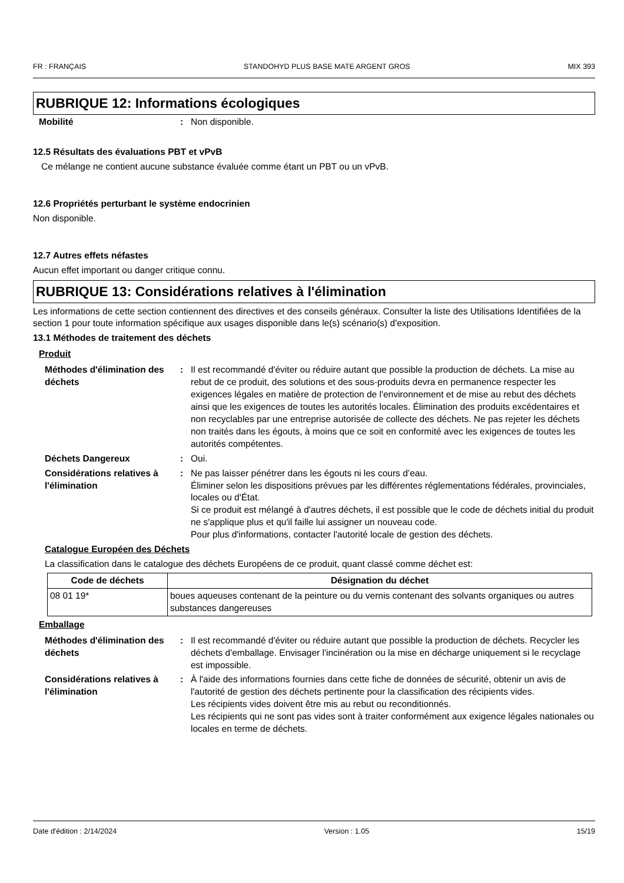FR : FRANÇAIS STANDOHYD PLUS BASE MATE ARGENT GROS MIX 393
RUBRIQUE 12: Informations écologiques
Mobilité : Non disponible.
12.5 Résultats des évaluations PBT et vPvB
Ce mélange ne contient aucune substance évaluée comme étant un PBT ou un vPvB.
12.6 Propriétés perturbant le système endocrinien
Non disponible.
12.7 Autres effets néfastes
Aucun effet important ou danger critique connu.
RUBRIQUE 13: Considérations relatives à l'élimination
Les informations de cette section contiennent des directives et des conseils généraux. Consulter la liste des Utilisations Identifiées de la section 1 pour toute information spécifique aux usages disponible dans le(s) scénario(s) d'exposition.
13.1 Méthodes de traitement des déchets
Produit
Méthodes d'élimination des déchets
: Il est recommandé d'éviter ou réduire autant que possible la production de déchets. La mise au rebut de ce produit, des solutions et des sous-produits devra en permanence respecter les exigences légales en matière de protection de l'environnement et de mise au rebut des déchets ainsi que les exigences de toutes les autorités locales. Élimination des produits excédentaires et non recyclables par une entreprise autorisée de collecte des déchets. Ne pas rejeter les déchets non traités dans les égouts, à moins que ce soit en conformité avec les exigences de toutes les autorités compétentes.
Déchets Dangereux : Oui.
Considérations relatives à l'élimination
: Ne pas laisser pénétrer dans les égouts ni les cours d’eau.
Éliminer selon les dispositions prévues par les différentes réglementations fédérales, provinciales, locales ou d'État.
Si ce produit est mélangé à d'autres déchets, il est possible que le code de déchets initial du produit ne s'applique plus et qu'il faille lui assigner un nouveau code.
Pour plus d'informations, contacter l'autorité locale de gestion des déchets.
Catalogue Européen des Déchets
La classification dans le catalogue des déchets Européens de ce produit, quant classé comme déchet est:
| Code de déchets | Désignation du déchet |
| --- | --- |
| 08 01 19* | boues aqueuses contenant de la peinture ou du vernis contenant des solvants organiques ou autres substances dangereuses |
Emballage
Méthodes d'élimination des déchets
: Il est recommandé d'éviter ou réduire autant que possible la production de déchets. Recycler les déchets d'emballage. Envisager l'incinération ou la mise en décharge uniquement si le recyclage est impossible.
Considérations relatives à l'élimination
: À l'aide des informations fournies dans cette fiche de données de sécurité, obtenir un avis de l'autorité de gestion des déchets pertinente pour la classification des récipients vides.
Les récipients vides doivent être mis au rebut ou reconditionnés.
Les récipients qui ne sont pas vides sont à traiter conformément aux exigence légales nationales ou locales en terme de déchets.
Date d'édition : 2/14/2024 Version : 1.05 15/19